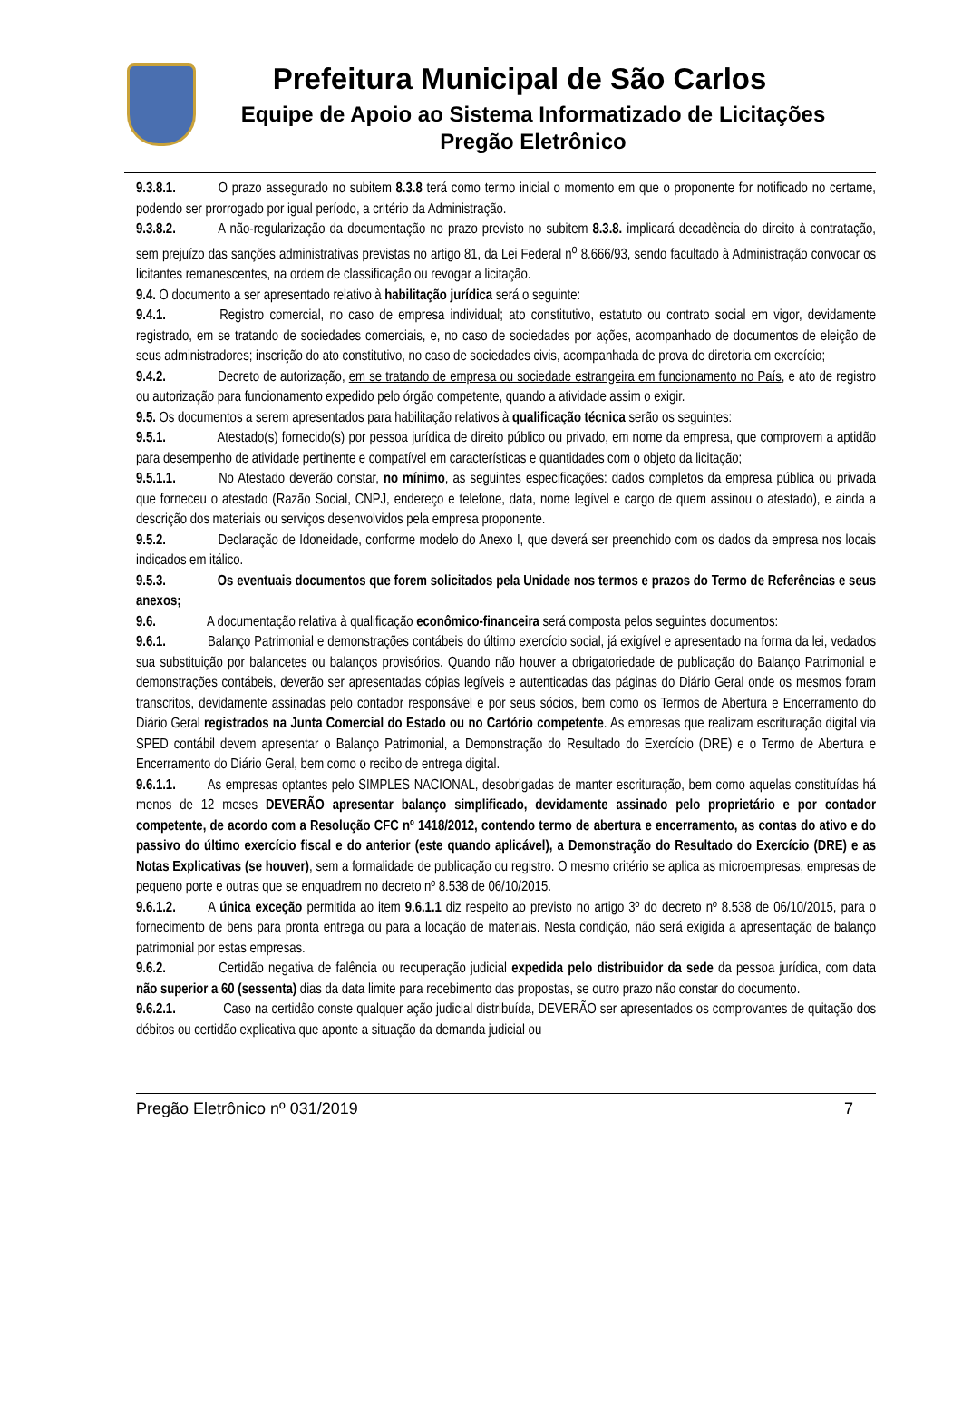Prefeitura Municipal de São Carlos
Equipe de Apoio ao Sistema Informatizado de Licitações
Pregão Eletrônico
9.3.8.1. O prazo assegurado no subitem 8.3.8 terá como termo inicial o momento em que o proponente for notificado no certame, podendo ser prorrogado por igual período, a critério da Administração.
9.3.8.2. A não-regularização da documentação no prazo previsto no subitem 8.3.8. implicará decadência do direito à contratação, sem prejuízo das sanções administrativas previstas no artigo 81, da Lei Federal n<sup>o</sup> 8.666/93, sendo facultado à Administração convocar os licitantes remanescentes, na ordem de classificação ou revogar a licitação.
9.4. O documento a ser apresentado relativo à habilitação jurídica será o seguinte:
9.4.1. Registro comercial, no caso de empresa individual; ato constitutivo, estatuto ou contrato social em vigor, devidamente registrado, em se tratando de sociedades comerciais, e, no caso de sociedades por ações, acompanhado de documentos de eleição de seus administradores; inscrição do ato constitutivo, no caso de sociedades civis, acompanhada de prova de diretoria em exercício;
9.4.2. Decreto de autorização, em se tratando de empresa ou sociedade estrangeira em funcionamento no País, e ato de registro ou autorização para funcionamento expedido pelo órgão competente, quando a atividade assim o exigir.
9.5. Os documentos a serem apresentados para habilitação relativos à qualificação técnica serão os seguintes:
9.5.1. Atestado(s) fornecido(s) por pessoa jurídica de direito público ou privado, em nome da empresa, que comprovem a aptidão para desempenho de atividade pertinente e compatível em características e quantidades com o objeto da licitação;
9.5.1.1. No Atestado deverão constar, no mínimo, as seguintes especificações: dados completos da empresa pública ou privada que forneceu o atestado (Razão Social, CNPJ, endereço e telefone, data, nome legível e cargo de quem assinou o atestado), e ainda a descrição dos materiais ou serviços desenvolvidos pela empresa proponente.
9.5.2. Declaração de Idoneidade, conforme modelo do Anexo I, que deverá ser preenchido com os dados da empresa nos locais indicados em itálico.
9.5.3. Os eventuais documentos que forem solicitados pela Unidade nos termos e prazos do Termo de Referências e seus anexos;
9.6. A documentação relativa à qualificação econômico-financeira será composta pelos seguintes documentos:
9.6.1. Balanço Patrimonial e demonstrações contábeis do último exercício social, já exigível e apresentado na forma da lei, vedados sua substituição por balancetes ou balanços provisórios. Quando não houver a obrigatoriedade de publicação do Balanço Patrimonial e demonstrações contábeis, deverão ser apresentadas cópias legíveis e autenticadas das páginas do Diário Geral onde os mesmos foram transcritos, devidamente assinadas pelo contador responsável e por seus sócios, bem como os Termos de Abertura e Encerramento do Diário Geral registrados na Junta Comercial do Estado ou no Cartório competente. As empresas que realizam escrituração digital via SPED contábil devem apresentar o Balanço Patrimonial, a Demonstração do Resultado do Exercício (DRE) e o Termo de Abertura e Encerramento do Diário Geral, bem como o recibo de entrega digital.
9.6.1.1. As empresas optantes pelo SIMPLES NACIONAL, desobrigadas de manter escrituração, bem como aquelas constituídas há menos de 12 meses DEVERÃO apresentar balanço simplificado, devidamente assinado pelo proprietário e por contador competente, de acordo com a Resolução CFC nº 1418/2012, contendo termo de abertura e encerramento, as contas do ativo e do passivo do último exercício fiscal e do anterior (este quando aplicável), a Demonstração do Resultado do Exercício (DRE) e as Notas Explicativas (se houver), sem a formalidade de publicação ou registro. O mesmo critério se aplica as microempresas, empresas de pequeno porte e outras que se enquadrem no decreto nº 8.538 de 06/10/2015.
9.6.1.2. A única exceção permitida ao item 9.6.1.1 diz respeito ao previsto no artigo 3º do decreto nº 8.538 de 06/10/2015, para o fornecimento de bens para pronta entrega ou para a locação de materiais. Nesta condição, não será exigida a apresentação de balanço patrimonial por estas empresas.
9.6.2. Certidão negativa de falência ou recuperação judicial expedida pelo distribuidor da sede da pessoa jurídica, com data não superior a 60 (sessenta) dias da data limite para recebimento das propostas, se outro prazo não constar do documento.
9.6.2.1. Caso na certidão conste qualquer ação judicial distribuída, DEVERÃO ser apresentados os comprovantes de quitação dos débitos ou certidão explicativa que aponte a situação da demanda judicial ou
Pregão Eletrônico nº 031/2019 7